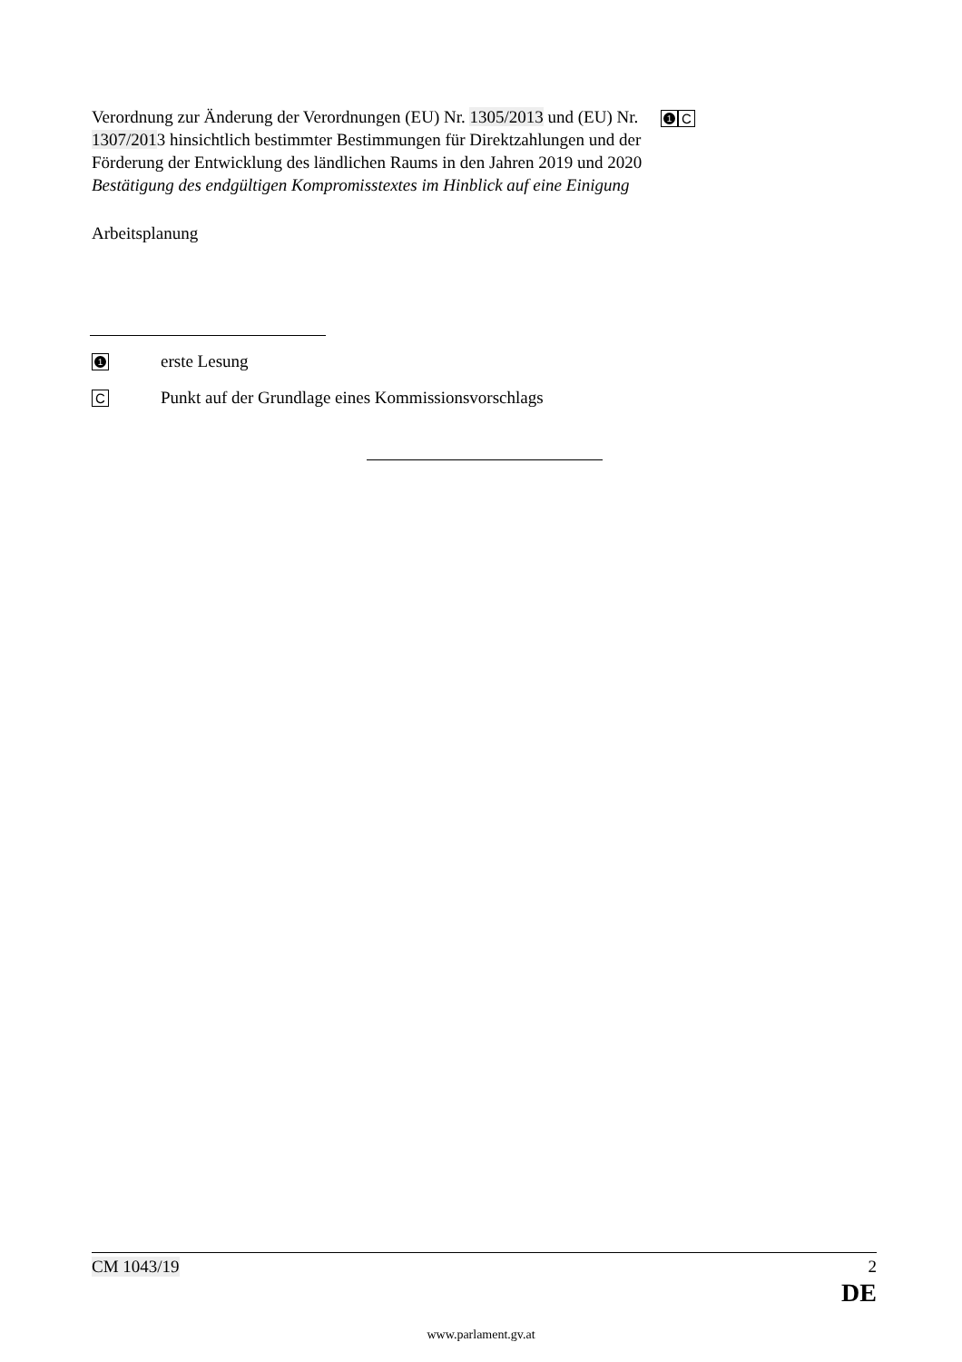Verordnung zur Änderung der Verordnungen (EU) Nr. 1305/2013 und (EU) Nr. 1307/2013 hinsichtlich bestimmter Bestimmungen für Direktzahlungen und der Förderung der Entwicklung des ländlichen Raums in den Jahren 2019 und 2020
Bestätigung des endgültigen Kompromisstextes im Hinblick auf eine Einigung
Arbeitsplanung
1 C
1 erste Lesung
C Punkt auf der Grundlage eines Kommissionsvorschlags
CM 1043/19 2
DE
www.parlament.gv.at